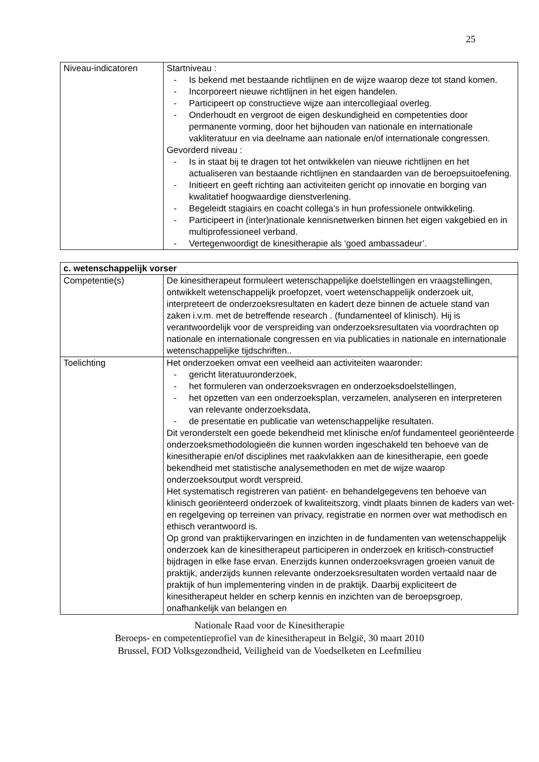25
| Niveau-indicatoren | Startniveau : - Is bekend met bestaande richtlijnen en de wijze waarop deze tot stand komen. - Incorporeert nieuwe richtlijnen in het eigen handelen. - Participeert op constructieve wijze aan intercollegiaal overleg. - Onderhoudt en vergroot de eigen deskundigheid en competenties door permanente vorming, door het bijhouden van nationale en internationale vakliteratuur en via deelname aan nationale en/of internationale congressen. Gevorderd niveau : - Is in staat bij te dragen tot het ontwikkelen van nieuwe richtlijnen en het actualiseren van bestaande richtlijnen en standaarden van de beroepsuitoefening. - Initieert en geeft richting aan activiteiten gericht op innovatie en borging van kwalitatief hoogwaardige dienstverlening. - Begeleidt stagiairs en coacht collega’s in hun professionele ontwikkeling. - Participeert in (inter)nationale kennisnetwerken binnen het eigen vakgebied en in multiprofessioneel verband. - Vertegenwoordigt de kinesitherapie als ‘goed ambassadeur’. |
| c. wetenschappelijk vorser | |
| Competentie(s) | De kinesitherapeut formuleert wetenschappelijke doelstellingen en vraagstellingen, ontwikkelt wetenschappelijk proefopzet, voert wetenschappelijk onderzoek uit, interpreteert de onderzoeksresultaten en kadert deze binnen de actuele stand van zaken i.v.m. met de betreffende research . (fundamenteel of klinisch). Hij is verantwoordelijk voor de verspreiding van onderzoeksresultaten via voordrachten op nationale en internationale congressen en via publicaties in nationale en internationale wetenschappelijke tijdschriften.. |
| Toelichting | Het onderzoeken omvat een veelheid aan activiteiten waaronder: - gericht literatuuronderzoek, - het formuleren van onderzoeksvragen en onderzoeksdoelstellingen, - het opzetten van een onderzoeksplan, verzamelen, analyseren en interpreteren van relevante onderzoeksdata, - de presentatie en publicatie van wetenschappelijke resultaten. Dit veronderstelt een goede bekendheid met klinische en/of fundamenteel georiënteerde onderzoeksmethodologieën die kunnen worden ingeschakeld ten behoeve van de kinesitherapie en/of disciplines met raakvlakken aan de kinesitherapie, een goede bekendheid met statistische analysemethoden en met de wijze waarop onderzoeksoutput wordt verspreid. Het systematisch registreren van patiënt- en behandelgegevens ten behoeve van klinisch georiënteerd onderzoek of kwaliteitszorg, vindt plaats binnen de kaders van wet- en regelgeving op terreinen van privacy, registratie en normen over wat methodisch en ethisch verantwoord is. Op grond van praktijkervaringen en inzichten in de fundamenten van wetenschappelijk onderzoek kan de kinesitherapeut participeren in onderzoek en kritisch-constructief bijdragen in elke fase ervan. Enerzijds kunnen onderzoeksvragen groeien vanuit de praktijk, anderzijds kunnen relevante onderzoeksresultaten worden vertaald naar de praktijk of hun implementering vinden in de praktijk. Daarbij expliciteert de kinesitherapeut helder en scherp kennis en inzichten van de beroepsgroep, onafhankelijk van belangen en |
Nationale Raad voor de Kinesitherapie
Beroeps- en competentieprofiel van de kinesitherapeut in België, 30 maart 2010
Brussel, FOD Volksgezondheid, Veiligheid van de Voedselketen en Leefmilieu